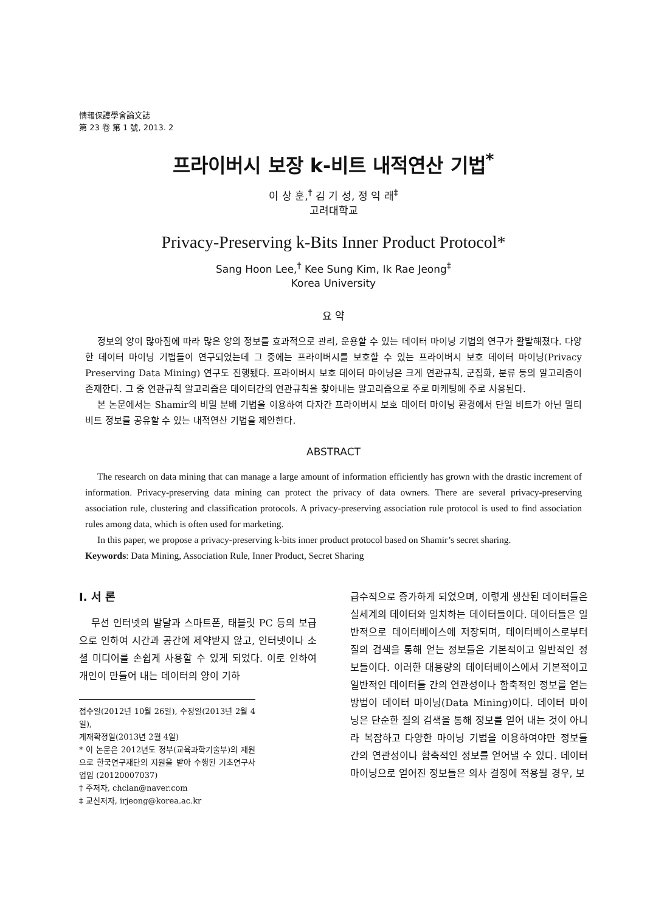情報保護學會論文誌
第 23 卷 第 1 號, 2013. 2
프라이버시 보장 k-비트 내적연산 기법<sup>*</sup>
이 상 훈,<sup>†</sup> 김 기 성, 정 익 래<sup>‡</sup>
고려대학교
Privacy-Preserving k-Bits Inner Product Protocol*
Sang Hoon Lee,<sup>†</sup> Kee Sung Kim, Ik Rae Jeong<sup>‡</sup>
Korea University
요 약
정보의 양이 많아짐에 따라 많은 양의 정보를 효과적으로 관리, 운용할 수 있는 데이터 마이닝 기법의 연구가 활발해졌다. 다양한 데이터 마이닝 기법들이 연구되었는데 그 중에는 프라이버시를 보호할 수 있는 프라이버시 보호 데이터 마이닝(Privacy Preserving Data Mining) 연구도 진행됐다. 프라이버시 보호 데이터 마이닝은 크게 연관규칙, 군집화, 분류 등의 알고리즘이 존재한다. 그 중 연관규칙 알고리즘은 데이터간의 연관규칙을 찾아내는 알고리즘으로 주로 마케팅에 주로 사용된다.
본 논문에서는 Shamir의 비밀 분배 기법을 이용하여 다자간 프라이버시 보호 데이터 마이닝 환경에서 단일 비트가 아닌 멀티 비트 정보를 공유할 수 있는 내적연산 기법을 제안한다.
ABSTRACT
The research on data mining that can manage a large amount of information efficiently has grown with the drastic increment of information. Privacy-preserving data mining can protect the privacy of data owners. There are several privacy-preserving association rule, clustering and classification protocols. A privacy-preserving association rule protocol is used to find association rules among data, which is often used for marketing.
In this paper, we propose a privacy-preserving k-bits inner product protocol based on Shamir’s secret sharing.
Keywords: Data Mining, Association Rule, Inner Product, Secret Sharing
I. 서 론
무선 인터넷의 발달과 스마트폰, 태블릿 PC 등의 보급으로 인하여 시간과 공간에 제약받지 않고, 인터넷이나 소셜 미디어를 손쉽게 사용할 수 있게 되었다. 이로 인하여 개인이 만들어 내는 데이터의 양이 기하
접수일(2012년 10월 26일), 수정일(2013년 2월 4일),
게재확정일(2013년 2월 4일)
* 이 논문은 2012년도 정부(교육과학기술부)의 재원으로 한국연구재단의 지원을 받아 수행된 기초연구사업임 (20120007037)
† 주저자, chclan@naver.com
‡ 교신저자, irjeong@korea.ac.kr
급수적으로 증가하게 되었으며, 이렇게 생산된 데이터들은 실세계의 데이터와 일치하는 데이터들이다. 데이터들은 일반적으로 데이터베이스에 저장되며, 데이터베이스로부터 질의 검색을 통해 얻는 정보들은 기본적이고 일반적인 정보들이다. 이러한 대용량의 데이터베이스에서 기본적이고 일반적인 데이터들 간의 연관성이나 함축적인 정보를 얻는 방법이 데이터 마이닝(Data Mining)이다. 데이터 마이닝은 단순한 질의 검색을 통해 정보를 얻어 내는 것이 아니라 복잡하고 다양한 마이닝 기법을 이용하여야만 정보들 간의 연관성이나 함축적인 정보를 얻어낼 수 있다. 데이터 마이닝으로 얻어진 정보들은 의사 결정에 적용될 경우, 보